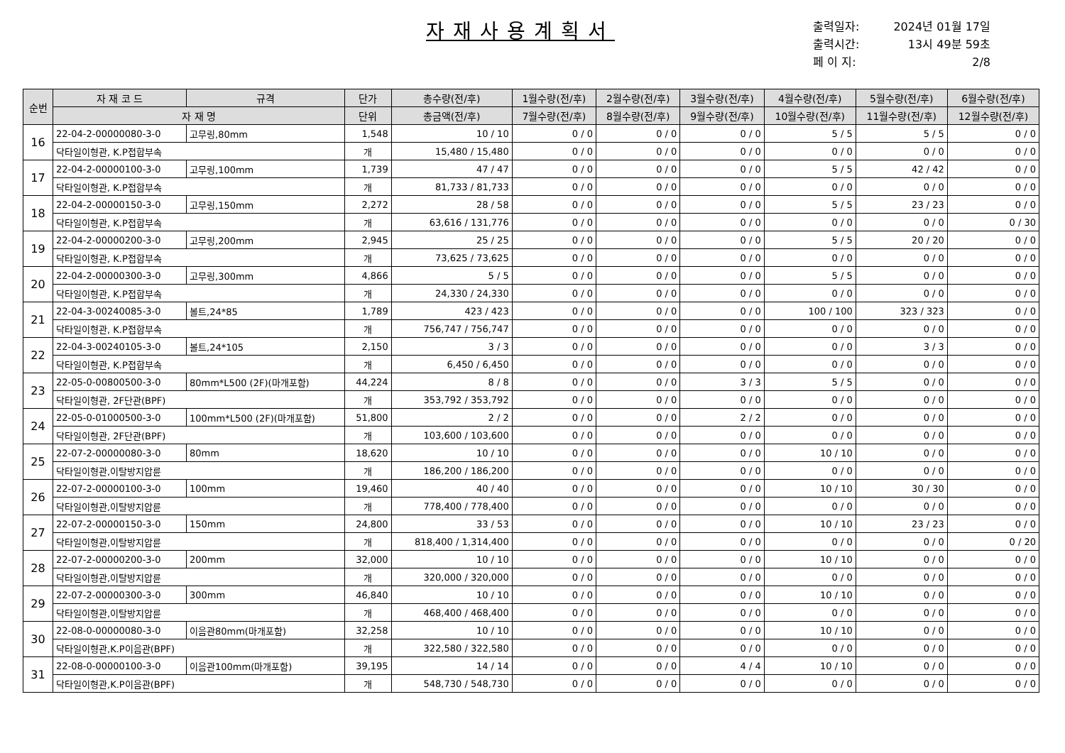자재사용계획서
출력일자: 2024년 01월 17일
출력시간: 13시 49분 59초
페 이 지: 2/8
| 순번 | 자 재 코 드 | 규격 | 단가 | 총수량(전/후) | 1월수량(전/후) | 2월수량(전/후) | 3월수량(전/후) | 4월수량(전/후) | 5월수량(전/후) | 6월수량(전/후) |
| --- | --- | --- | --- | --- | --- | --- | --- | --- | --- | --- |
| | 자 재 명 | | 단위 | 총금액(전/후) | 7월수량(전/후) | 8월수량(전/후) | 9월수량(전/후) | 10월수량(전/후) | 11월수량(전/후) | 12월수량(전/후) |
| 16 | 22-04-2-00000080-3-0 | 고무링,80mm | 1,548 | 10 / 10 | 0 / 0 | 0 / 0 | 0 / 0 | 5 / 5 | 5 / 5 | 0 / 0 |
| | 닥타일이형관, K.P접합부속 | | 개 | 15,480 / 15,480 | 0 / 0 | 0 / 0 | 0 / 0 | 0 / 0 | 0 / 0 | 0 / 0 |
| 17 | 22-04-2-00000100-3-0 | 고무링,100mm | 1,739 | 47 / 47 | 0 / 0 | 0 / 0 | 0 / 0 | 5 / 5 | 42 / 42 | 0 / 0 |
| | 닥타일이형관, K.P접합부속 | | 개 | 81,733 / 81,733 | 0 / 0 | 0 / 0 | 0 / 0 | 0 / 0 | 0 / 0 | 0 / 0 |
| 18 | 22-04-2-00000150-3-0 | 고무링,150mm | 2,272 | 28 / 58 | 0 / 0 | 0 / 0 | 0 / 0 | 5 / 5 | 23 / 23 | 0 / 0 |
| | 닥타일이형관, K.P접합부속 | | 개 | 63,616 / 131,776 | 0 / 0 | 0 / 0 | 0 / 0 | 0 / 0 | 0 / 0 | 0 / 30 |
| 19 | 22-04-2-00000200-3-0 | 고무링,200mm | 2,945 | 25 / 25 | 0 / 0 | 0 / 0 | 0 / 0 | 5 / 5 | 20 / 20 | 0 / 0 |
| | 닥타일이형관, K.P접합부속 | | 개 | 73,625 / 73,625 | 0 / 0 | 0 / 0 | 0 / 0 | 0 / 0 | 0 / 0 | 0 / 0 |
| 20 | 22-04-2-00000300-3-0 | 고무링,300mm | 4,866 | 5 / 5 | 0 / 0 | 0 / 0 | 0 / 0 | 5 / 5 | 0 / 0 | 0 / 0 |
| | 닥타일이형관, K.P접합부속 | | 개 | 24,330 / 24,330 | 0 / 0 | 0 / 0 | 0 / 0 | 0 / 0 | 0 / 0 | 0 / 0 |
| 21 | 22-04-3-00240085-3-0 | 볼트,24*85 | 1,789 | 423 / 423 | 0 / 0 | 0 / 0 | 0 / 0 | 100 / 100 | 323 / 323 | 0 / 0 |
| | 닥타일이형관, K.P접합부속 | | 개 | 756,747 / 756,747 | 0 / 0 | 0 / 0 | 0 / 0 | 0 / 0 | 0 / 0 | 0 / 0 |
| 22 | 22-04-3-00240105-3-0 | 볼트,24*105 | 2,150 | 3 / 3 | 0 / 0 | 0 / 0 | 0 / 0 | 0 / 0 | 3 / 3 | 0 / 0 |
| | 닥타일이형관, K.P접합부속 | | 개 | 6,450 / 6,450 | 0 / 0 | 0 / 0 | 0 / 0 | 0 / 0 | 0 / 0 | 0 / 0 |
| 23 | 22-05-0-00800500-3-0 | 80mm*L500 (2F)(마개포함) | 44,224 | 8 / 8 | 0 / 0 | 0 / 0 | 3 / 3 | 5 / 5 | 0 / 0 | 0 / 0 |
| | 닥타일이형관, 2F단관(BPF) | | 개 | 353,792 / 353,792 | 0 / 0 | 0 / 0 | 0 / 0 | 0 / 0 | 0 / 0 | 0 / 0 |
| 24 | 22-05-0-01000500-3-0 | 100mm*L500 (2F)(마개포함) | 51,800 | 2 / 2 | 0 / 0 | 0 / 0 | 2 / 2 | 0 / 0 | 0 / 0 | 0 / 0 |
| | 닥타일이형관, 2F단관(BPF) | | 개 | 103,600 / 103,600 | 0 / 0 | 0 / 0 | 0 / 0 | 0 / 0 | 0 / 0 | 0 / 0 |
| 25 | 22-07-2-00000080-3-0 | 80mm | 18,620 | 10 / 10 | 0 / 0 | 0 / 0 | 0 / 0 | 10 / 10 | 0 / 0 | 0 / 0 |
| | 닥타일이형관,이탈방지압륜 | | 개 | 186,200 / 186,200 | 0 / 0 | 0 / 0 | 0 / 0 | 0 / 0 | 0 / 0 | 0 / 0 |
| 26 | 22-07-2-00000100-3-0 | 100mm | 19,460 | 40 / 40 | 0 / 0 | 0 / 0 | 0 / 0 | 10 / 10 | 30 / 30 | 0 / 0 |
| | 닥타일이형관,이탈방지압륜 | | 개 | 778,400 / 778,400 | 0 / 0 | 0 / 0 | 0 / 0 | 0 / 0 | 0 / 0 | 0 / 0 |
| 27 | 22-07-2-00000150-3-0 | 150mm | 24,800 | 33 / 53 | 0 / 0 | 0 / 0 | 0 / 0 | 10 / 10 | 23 / 23 | 0 / 0 |
| | 닥타일이형관,이탈방지압륜 | | 개 | 818,400 / 1,314,400 | 0 / 0 | 0 / 0 | 0 / 0 | 0 / 0 | 0 / 0 | 0 / 20 |
| 28 | 22-07-2-00000200-3-0 | 200mm | 32,000 | 10 / 10 | 0 / 0 | 0 / 0 | 0 / 0 | 10 / 10 | 0 / 0 | 0 / 0 |
| | 닥타일이형관,이탈방지압륜 | | 개 | 320,000 / 320,000 | 0 / 0 | 0 / 0 | 0 / 0 | 0 / 0 | 0 / 0 | 0 / 0 |
| 29 | 22-07-2-00000300-3-0 | 300mm | 46,840 | 10 / 10 | 0 / 0 | 0 / 0 | 0 / 0 | 10 / 10 | 0 / 0 | 0 / 0 |
| | 닥타일이형관,이탈방지압륜 | | 개 | 468,400 / 468,400 | 0 / 0 | 0 / 0 | 0 / 0 | 0 / 0 | 0 / 0 | 0 / 0 |
| 30 | 22-08-0-00000080-3-0 | 이음관80mm(마개포함) | 32,258 | 10 / 10 | 0 / 0 | 0 / 0 | 0 / 0 | 10 / 10 | 0 / 0 | 0 / 0 |
| | 닥타일이형관,K.P이음관(BPF) | | 개 | 322,580 / 322,580 | 0 / 0 | 0 / 0 | 0 / 0 | 0 / 0 | 0 / 0 | 0 / 0 |
| 31 | 22-08-0-00000100-3-0 | 이음관100mm(마개포함) | 39,195 | 14 / 14 | 0 / 0 | 0 / 0 | 4 / 4 | 10 / 10 | 0 / 0 | 0 / 0 |
| | 닥타일이형관,K.P이음관(BPF) | | 개 | 548,730 / 548,730 | 0 / 0 | 0 / 0 | 0 / 0 | 0 / 0 | 0 / 0 | 0 / 0 |